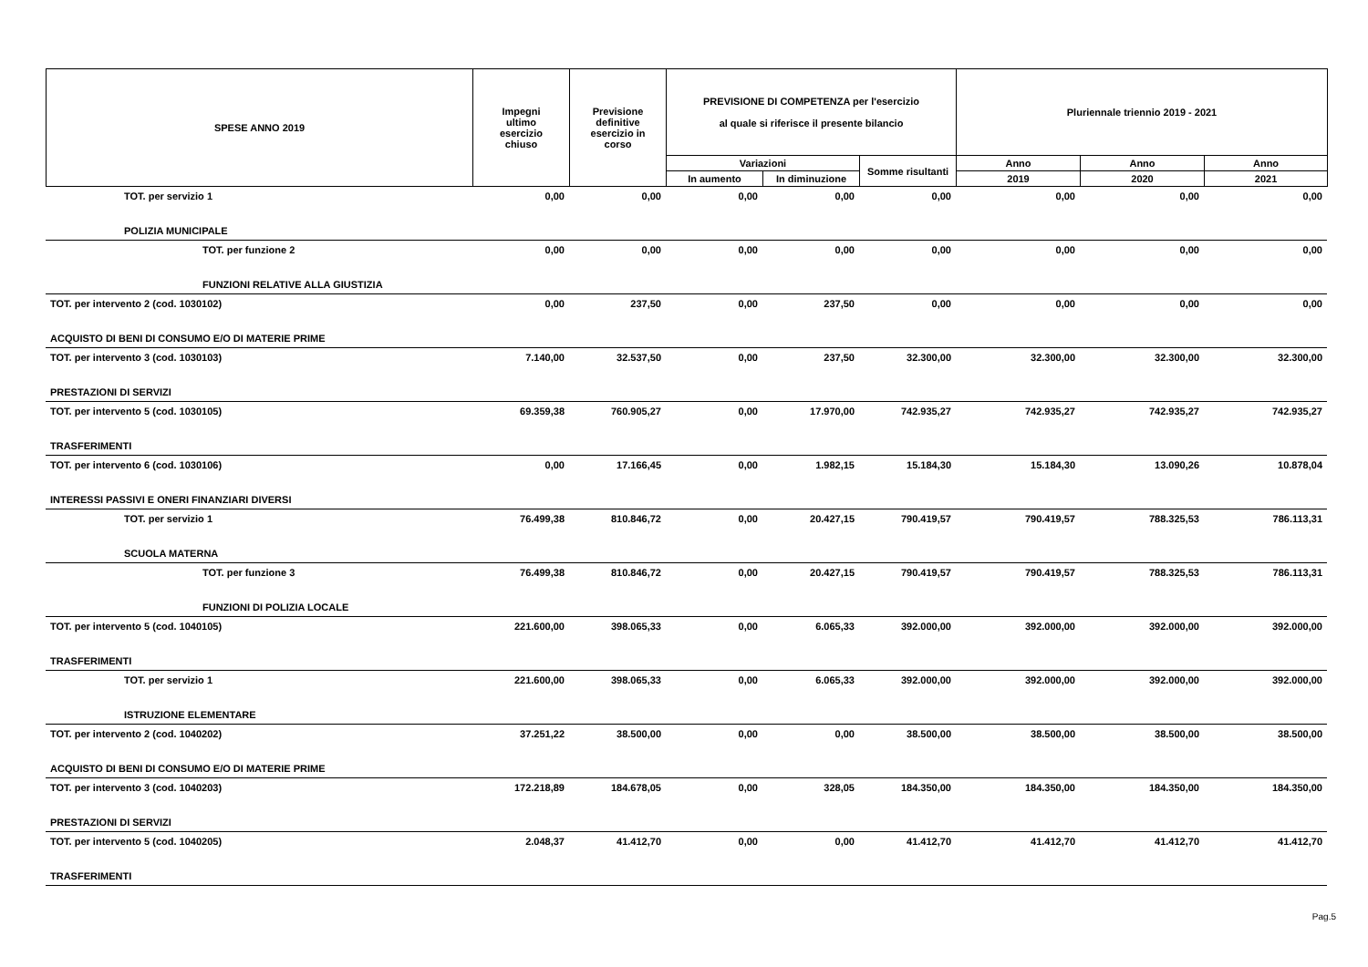| SPESE ANNO 2019 | Impegni ultimo esercizio chiuso | Previsione definitive esercizio in corso | PREVISIONE DI COMPETENZA per l'esercizio al quale si riferisce il presente bilancio | | | Pluriennale triennio 2019 - 2021 | | |
| --- | --- | --- | --- | --- | --- | --- | --- | --- |
| | | | Variazioni | | Somme risultanti | Anno | Anno | Anno |
| | | | In aumento | In diminuzione | | 2019 | 2020 | 2021 |
| TOT. per servizio 1 | 0,00 | 0,00 | 0,00 | 0,00 | 0,00 | 0,00 | 0,00 | 0,00 |
| POLIZIA MUNICIPALE | | | | | | | | |
| TOT. per funzione 2 | 0,00 | 0,00 | 0,00 | 0,00 | 0,00 | 0,00 | 0,00 | 0,00 |
| FUNZIONI RELATIVE ALLA GIUSTIZIA | | | | | | | | |
| TOT. per intervento 2 (cod. 1030102) | 0,00 | 237,50 | 0,00 | 237,50 | 0,00 | 0,00 | 0,00 | 0,00 |
| ACQUISTO DI BENI DI CONSUMO E/O DI MATERIE PRIME | | | | | | | | |
| TOT. per intervento 3 (cod. 1030103) | 7.140,00 | 32.537,50 | 0,00 | 237,50 | 32.300,00 | 32.300,00 | 32.300,00 | 32.300,00 |
| PRESTAZIONI DI SERVIZI | | | | | | | | |
| TOT. per intervento 5 (cod. 1030105) | 69.359,38 | 760.905,27 | 0,00 | 17.970,00 | 742.935,27 | 742.935,27 | 742.935,27 | 742.935,27 |
| TRASFERIMENTI | | | | | | | | |
| TOT. per intervento 6 (cod. 1030106) | 0,00 | 17.166,45 | 0,00 | 1.982,15 | 15.184,30 | 15.184,30 | 13.090,26 | 10.878,04 |
| INTERESSI PASSIVI E ONERI FINANZIARI DIVERSI | | | | | | | | |
| TOT. per servizio 1 | 76.499,38 | 810.846,72 | 0,00 | 20.427,15 | 790.419,57 | 790.419,57 | 788.325,53 | 786.113,31 |
| SCUOLA MATERNA | | | | | | | | |
| TOT. per funzione 3 | 76.499,38 | 810.846,72 | 0,00 | 20.427,15 | 790.419,57 | 790.419,57 | 788.325,53 | 786.113,31 |
| FUNZIONI DI POLIZIA LOCALE | | | | | | | | |
| TOT. per intervento 5 (cod. 1040105) | 221.600,00 | 398.065,33 | 0,00 | 6.065,33 | 392.000,00 | 392.000,00 | 392.000,00 | 392.000,00 |
| TRASFERIMENTI | | | | | | | | |
| TOT. per servizio 1 | 221.600,00 | 398.065,33 | 0,00 | 6.065,33 | 392.000,00 | 392.000,00 | 392.000,00 | 392.000,00 |
| ISTRUZIONE ELEMENTARE | | | | | | | | |
| TOT. per intervento 2 (cod. 1040202) | 37.251,22 | 38.500,00 | 0,00 | 0,00 | 38.500,00 | 38.500,00 | 38.500,00 | 38.500,00 |
| ACQUISTO DI BENI DI CONSUMO E/O DI MATERIE PRIME | | | | | | | | |
| TOT. per intervento 3 (cod. 1040203) | 172.218,89 | 184.678,05 | 0,00 | 328,05 | 184.350,00 | 184.350,00 | 184.350,00 | 184.350,00 |
| PRESTAZIONI DI SERVIZI | | | | | | | | |
| TOT. per intervento 5 (cod. 1040205) | 2.048,37 | 41.412,70 | 0,00 | 0,00 | 41.412,70 | 41.412,70 | 41.412,70 | 41.412,70 |
| TRASFERIMENTI | | | | | | | | |
Pag.5